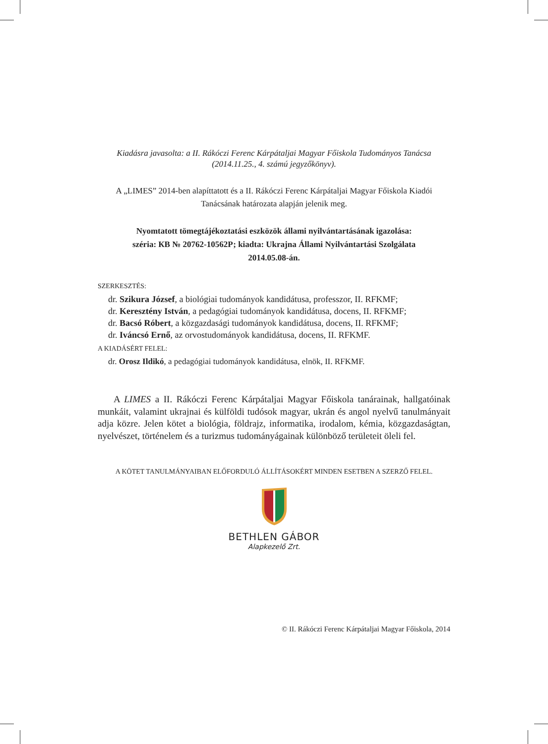Kiadásra javasolta: a II. Rákóczi Ferenc Kárpátaljai Magyar Főiskola Tudományos Tanácsa
(2014.11.25., 4. számú jegyzőkönyv).
A „LIMES” 2014-ben alapíttatott és a II. Rákóczi Ferenc Kárpátaljai Magyar Főiskola Kiadói
Tanácsának határozata alapján jelenik meg.
Nyomtatott tömegtájékoztatási eszközök állami nyilvántartásának igazolása:
széria: КВ № 20762-10562Р; kiadta: Ukrajna Állami Nyilvántartási Szolgálata
2014.05.08-án.
SZERKESZTÉS:
dr. Szikura József, a biológiai tudományok kandidátusa, professzor, II. RFKMF;
dr. Keresztény István, a pedagógiai tudományok kandidátusa, docens, II. RFKMF;
dr. Bacsó Róbert, a közgazdasági tudományok kandidátusa, docens, II. RFKMF;
dr. Iváncsó Ernő, az orvostudományok kandidátusa, docens, II. RFKMF.
A KIADÁSÉRT FELEL:
dr. Orosz Ildikó, a pedagógiai tudományok kandidátusa, elnök, II. RFKMF.
A LIMES a II. Rákóczi Ferenc Kárpátaljai Magyar Főiskola tanárainak, hallgatóinak munkáit, valamint ukrajnai és külföldi tudósok magyar, ukrán és angol nyelvű tanulmányait adja közre. Jelen kötet a biológia, földrajz, informatika, irodalom, kémia, közgazdaságtan, nyelvészet, történelem és a turizmus tudományágainak különböző területeit öleli fel.
A KÖTET TANULMÁNYAIBAN ELŐFORDULÓ ÁLLÍTÁSOKÉRT MINDEN ESETBEN A SZERZŐ FELEL.
BETHLEN GÁBOR
Alapkezelő Zrt.
© II. Rákóczi Ferenc Kárpátaljai Magyar Főiskola, 2014